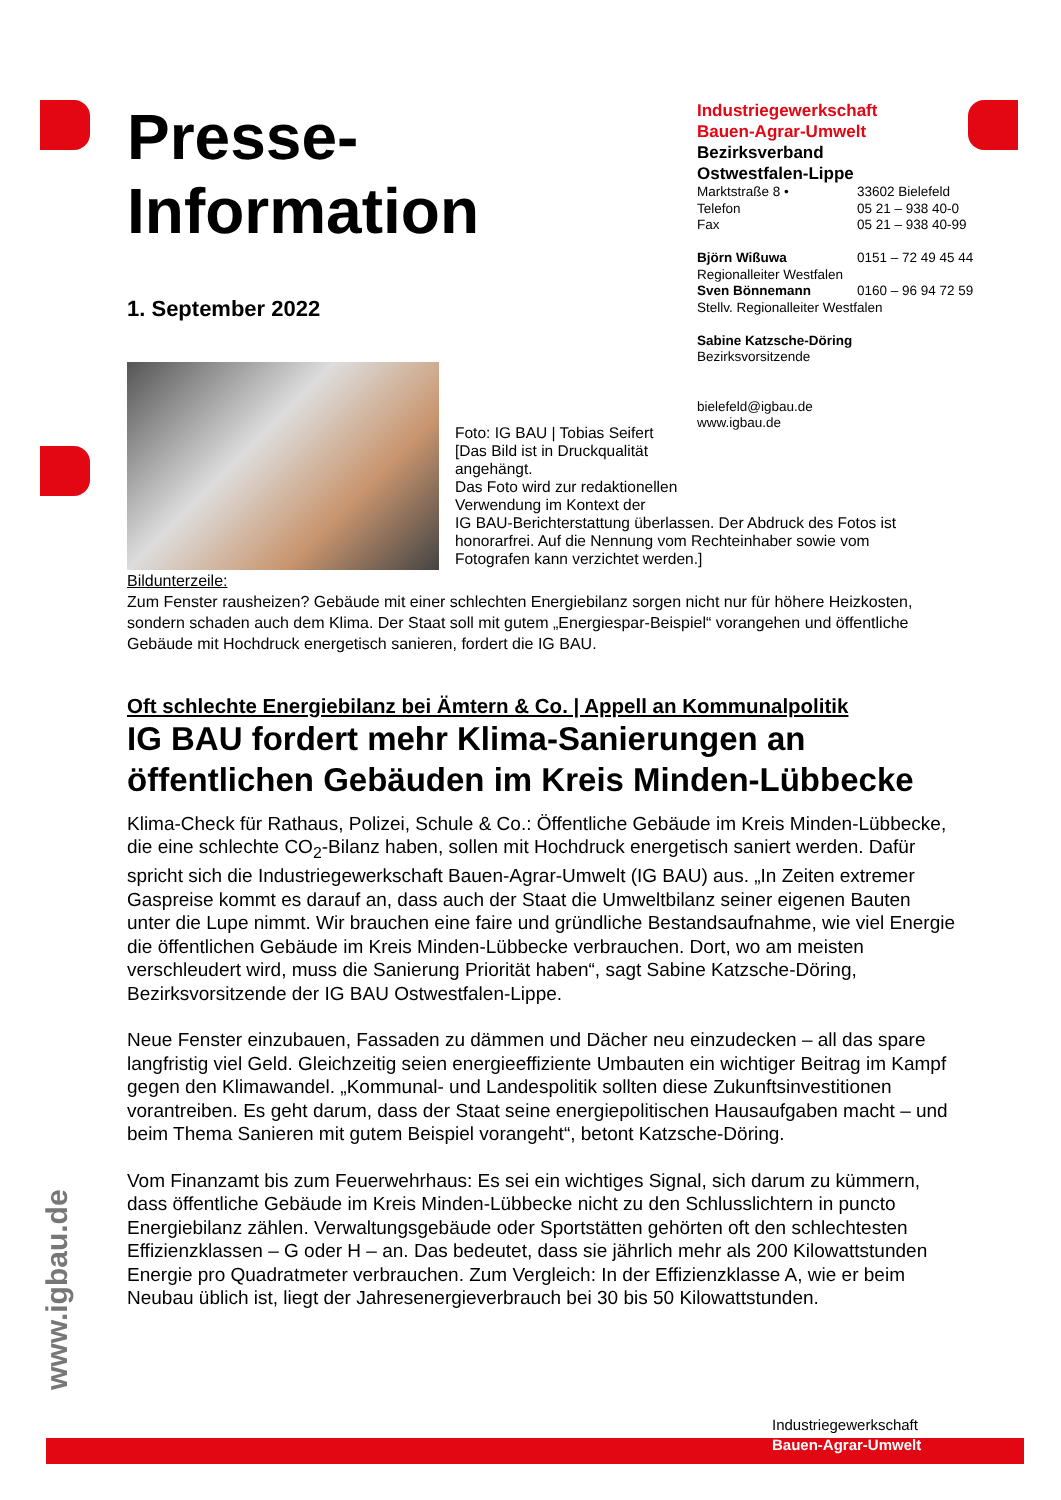Presse-
Information
1. September 2022
Industriegewerkschaft
Bauen-Agrar-Umwelt
Bezirksverband
Ostwestfalen-Lippe
Marktstraße 8 • 33602 Bielefeld
Telefon 05 21 – 938 40-0
Fax 05 21 – 938 40-99
Björn Wißuwa 0151 – 72 49 45 44
Regionalleiter Westfalen
Sven Bönnemann 0160 – 96 94 72 59
Stellv. Regionalleiter Westfalen
Sabine Katzsche-Döring
Bezirksvorsitzende
bielefeld@igbau.de
www.igbau.de
Foto: IG BAU | Tobias Seifert
[Das Bild ist in Druckqualität
angehängt.
Das Foto wird zur redaktionellen
Verwendung im Kontext der
IG BAU-Berichterstattung überlassen. Der Abdruck des Fotos ist honorarfrei. Auf die Nennung vom Rechteinhaber sowie vom Fotografen kann verzichtet werden.]
Bildunterzeile:
Zum Fenster rausheizen? Gebäude mit einer schlechten Energiebilanz sorgen nicht nur für höhere Heizkosten, sondern schaden auch dem Klima. Der Staat soll mit gutem „Energiespar-Beispiel“ vorangehen und öffentliche Gebäude mit Hochdruck energetisch sanieren, fordert die IG BAU.
Oft schlechte Energiebilanz bei Ämtern & Co. | Appell an Kommunalpolitik
IG BAU fordert mehr Klima-Sanierungen an öffentlichen Gebäuden im Kreis Minden-Lübbecke
Klima-Check für Rathaus, Polizei, Schule & Co.: Öffentliche Gebäude im Kreis Minden-Lübbecke, die eine schlechte CO<sub>2</sub>-Bilanz haben, sollen mit Hochdruck energetisch saniert werden. Dafür spricht sich die Industriegewerkschaft Bauen-Agrar-Umwelt (IG BAU) aus. „In Zeiten extremer Gaspreise kommt es darauf an, dass auch der Staat die Umweltbilanz seiner eigenen Bauten unter die Lupe nimmt. Wir brauchen eine faire und gründliche Bestandsaufnahme, wie viel Energie die öffentlichen Gebäude im Kreis Minden-Lübbecke verbrauchen. Dort, wo am meisten verschleudert wird, muss die Sanierung Priorität haben“, sagt Sabine Katzsche-Döring, Bezirksvorsitzende der IG BAU Ostwestfalen-Lippe.
Neue Fenster einzubauen, Fassaden zu dämmen und Dächer neu einzudecken – all das spare langfristig viel Geld. Gleichzeitig seien energieeffiziente Umbauten ein wichtiger Beitrag im Kampf gegen den Klimawandel. „Kommunal- und Landespolitik sollten diese Zukunftsinvestitionen vorantreiben. Es geht darum, dass der Staat seine energiepolitischen Hausaufgaben macht – und beim Thema Sanieren mit gutem Beispiel vorangeht“, betont Katzsche-Döring.
Vom Finanzamt bis zum Feuerwehrhaus: Es sei ein wichtiges Signal, sich darum zu kümmern, dass öffentliche Gebäude im Kreis Minden-Lübbecke nicht zu den Schlusslichtern in puncto Energiebilanz zählen. Verwaltungsgebäude oder Sportstätten gehörten oft den schlechtesten Effizienzklassen – G oder H – an. Das bedeutet, dass sie jährlich mehr als 200 Kilowattstunden Energie pro Quadratmeter verbrauchen. Zum Vergleich: In der Effizienzklasse A, wie er beim Neubau üblich ist, liegt der Jahresenergieverbrauch bei 30 bis 50 Kilowattstunden.
www.igbau.de
Industriegewerkschaft
Bauen-Agrar-Umwelt